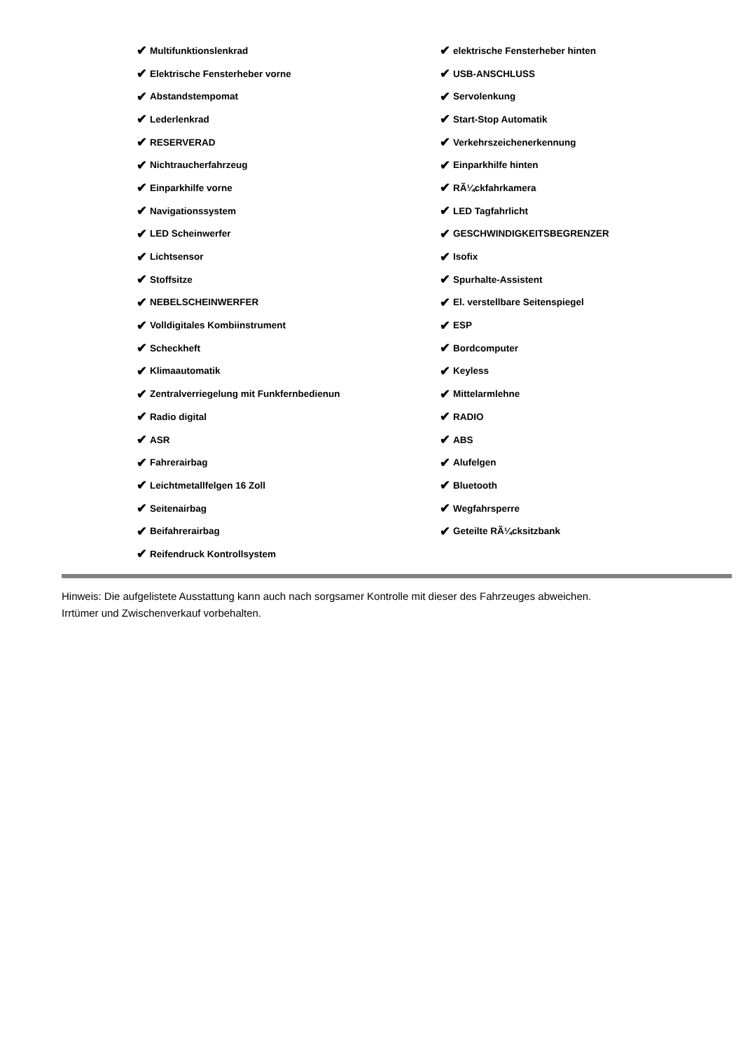✔ Multifunktionslenkrad
✔ Elektrische Fensterheber vorne
✔ Abstandstempomat
✔ Lederlenkrad
✔ RESERVERAD
✔ Nichtraucherfahrzeug
✔ Einparkhilfe vorne
✔ Navigationssystem
✔ LED Scheinwerfer
✔ Lichtsensor
✔ Stoffsitze
✔ NEBELSCHEINWERFER
✔ Volldigitales Kombiinstrument
✔ Scheckheft
✔ Klimaautomatik
✔ Zentralverriegelung mit Funkfernbedienun
✔ Radio digital
✔ ASR
✔ Fahrerairbag
✔ Leichtmetallfelgen 16 Zoll
✔ Seitenairbag
✔ Beifahrerairbag
✔ Reifendruck Kontrollsystem
✔ elektrische Fensterheber hinten
✔ USB-ANSCHLUSS
✔ Servolenkung
✔ Start-Stop Automatik
✔ Verkehrszeichenerkennung
✔ Einparkhilfe hinten
✔ RÃ¼ckfahrkamera
✔ LED Tagfahrlicht
✔ GESCHWINDIGKEITSBEGRENZER
✔ Isofix
✔ Spurhalte-Assistent
✔ El. verstellbare Seitenspiegel
✔ ESP
✔ Bordcomputer
✔ Keyless
✔ Mittelarmlehne
✔ RADIO
✔ ABS
✔ Alufelgen
✔ Bluetooth
✔ Wegfahrsperre
✔ Geteilte RÃ¼cksitzbank
Hinweis: Die aufgelistete Ausstattung kann auch nach sorgsamer Kontrolle mit dieser des Fahrzeuges abweichen. Irrtümer und Zwischenverkauf vorbehalten.